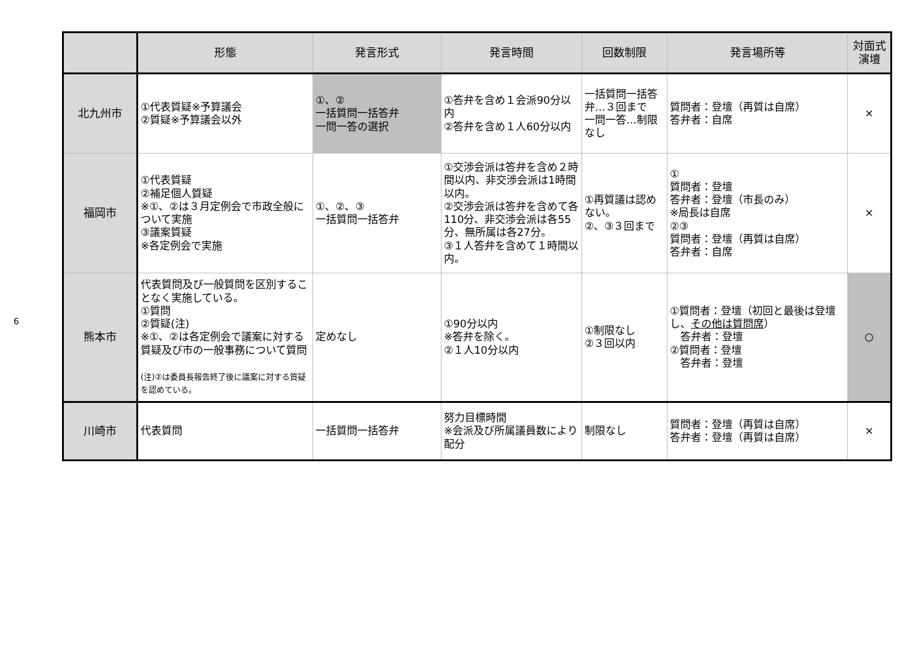6
| | 形態 | 発言形式 | 発言時間 | 回数制限 | 発言場所等 | 対面式 演壇 |
| --- | --- | --- | --- | --- | --- | --- |
| 北九州市 | ①代表質疑※予算議会 ②質疑※予算議会以外 | ①、② 一括質問一括答弁 一問一答の選択 | ①答弁を含め１会派90分以内 ②答弁を含め１人60分以内 | 一括質問一括答弁…３回まで 一問一答…制限なし | 質問者：登壇（再質は自席） 答弁者：自席 | × |
| 福岡市 | ①代表質疑 ②補足個人質疑 ※①、②は３月定例会で市政全般について実施 ③議案質疑 ※各定例会で実施 | ①、②、③ 一括質問一括答弁 | ①交渉会派は答弁を含め２時間以内、非交渉会派は1時間以内。 ②交渉会派は答弁を含めて各110分、非交渉会派は各55分、無所属は各27分。 ③１人答弁を含めて１時間以内。 | ①再質議は認めない。 ②、③３回まで | ① 質問者：登壇 答弁者：登壇（市長のみ） ※局長は自席 ②③ 質問者：登壇（再質は自席） 答弁者：自席 | × |
| 熊本市 | 代表質問及び一般質問を区別することなく実施している。 ①質問 ②質疑(注) ※①、②は各定例会で議案に対する質疑及び市の一般事務について質問 (注)②は委員長報告終了後に議案に対する質疑を認めている。 | 定めなし | ①90分以内 ※答弁を除く。 ②１人10分以内 | ①制限なし ②３回以内 | ①質問者：登壇（初回と最後は登壇し、 その他は質問席 ） 答弁者：登壇 ②質問者：登壇 答弁者：登壇 | ○ |
| 川崎市 | 代表質問 | 一括質問一括答弁 | 努力目標時間 ※会派及び所属議員数により配分 | 制限なし | 質問者：登壇（再質は自席） 答弁者：登壇（再質は自席） | × |